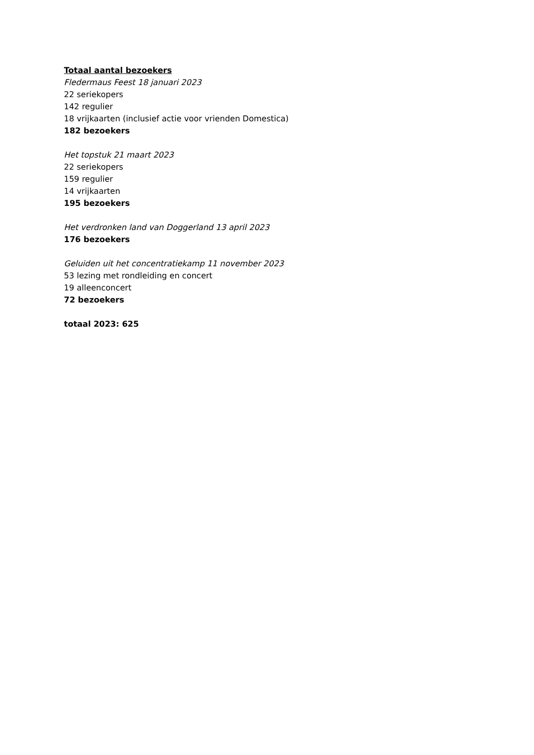Totaal aantal bezoekers
Fledermaus Feest 18 januari 2023
22 seriekopers
142 regulier
18 vrijkaarten (inclusief actie voor vrienden Domestica)
182 bezoekers
Het topstuk 21 maart 2023
22 seriekopers
159 regulier
14 vrijkaarten
195 bezoekers
Het verdronken land van Doggerland 13 april 2023
176 bezoekers
Geluiden uit het concentratiekamp 11 november 2023
53 lezing met rondleiding en concert
19 alleenconcert
72 bezoekers
totaal 2023: 625